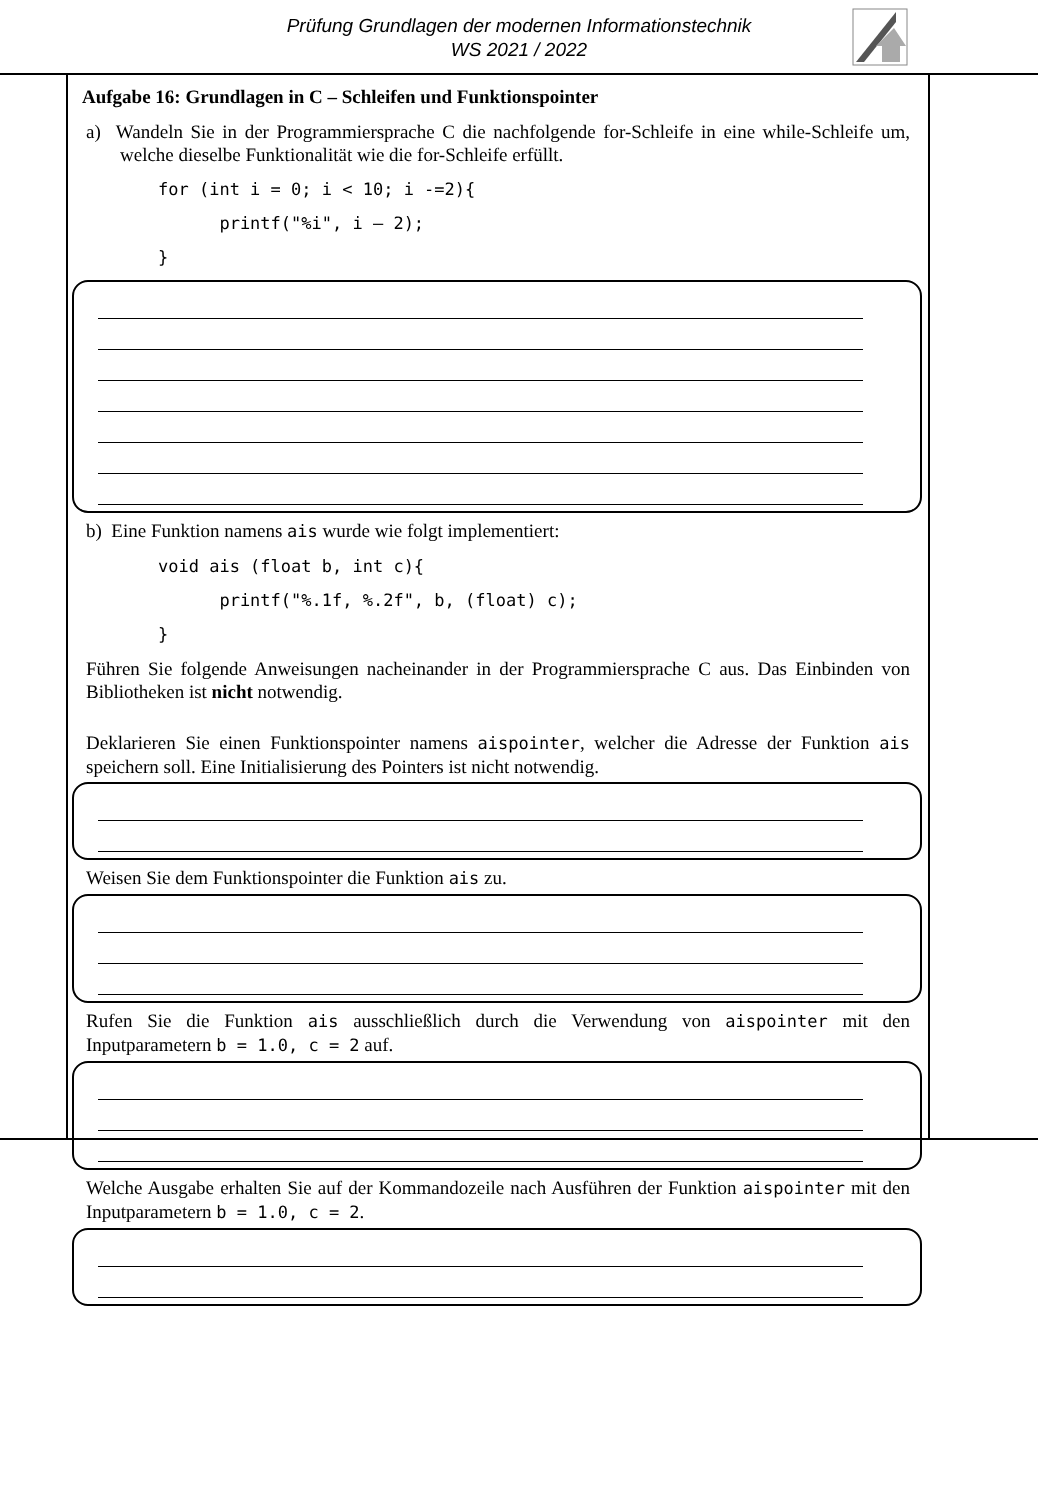Prüfung Grundlagen der modernen Informationstechnik
WS 2021 / 2022
Aufgabe 16: Grundlagen in C – Schleifen und Funktionspointer
a) Wandeln Sie in der Programmiersprache C die nachfolgende for-Schleife in eine while-Schleife um, welche dieselbe Funktionalität wie die for-Schleife erfüllt.
for (int i = 0; i < 10; i -=2){
      printf("%i", i – 2);
}
b) Eine Funktion namens ais wurde wie folgt implementiert:
void ais (float b, int c){
      printf("%.1f, %.2f", b, (float) c);
}
Führen Sie folgende Anweisungen nacheinander in der Programmiersprache C aus. Das Einbinden von Bibliotheken ist nicht notwendig.
Deklarieren Sie einen Funktionspointer namens aispointer, welcher die Adresse der Funktion ais speichern soll. Eine Initialisierung des Pointers ist nicht notwendig.
Weisen Sie dem Funktionspointer die Funktion ais zu.
Rufen Sie die Funktion ais ausschließlich durch die Verwendung von aispointer mit den Inputparametern b = 1.0, c = 2 auf.
Welche Ausgabe erhalten Sie auf der Kommandozeile nach Ausführen der Funktion aispointer mit den Inputparametern b = 1.0, c = 2.